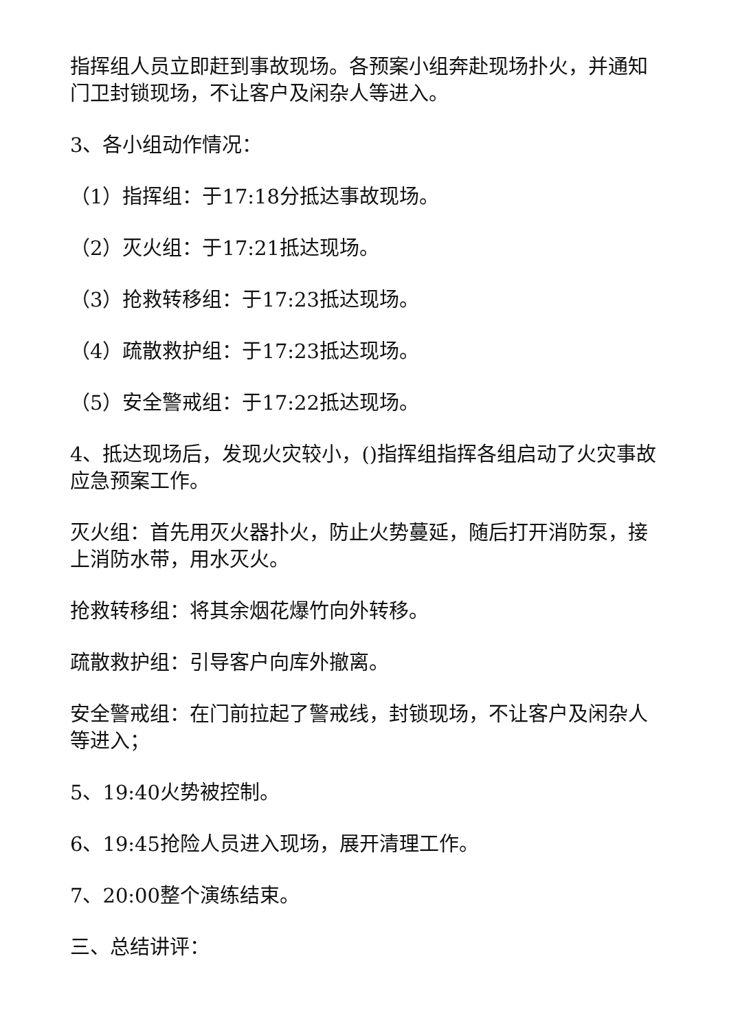指挥组人员立即赶到事故现场。各预案小组奔赴现场扑火，并通知门卫封锁现场，不让客户及闲杂人等进入。
3、各小组动作情况：
（1）指挥组：于17:18分抵达事故现场。
（2）灭火组：于17:21抵达现场。
（3）抢救转移组：于17:23抵达现场。
（4）疏散救护组：于17:23抵达现场。
（5）安全警戒组：于17:22抵达现场。
4、抵达现场后，发现火灾较小，()指挥组指挥各组启动了火灾事故应急预案工作。
灭火组：首先用灭火器扑火，防止火势蔓延，随后打开消防泵，接上消防水带，用水灭火。
抢救转移组：将其余烟花爆竹向外转移。
疏散救护组：引导客户向库外撤离。
安全警戒组：在门前拉起了警戒线，封锁现场，不让客户及闲杂人等进入；
5、19:40火势被控制。
6、19:45抢险人员进入现场，展开清理工作。
7、20:00整个演练结束。
三、总结讲评：